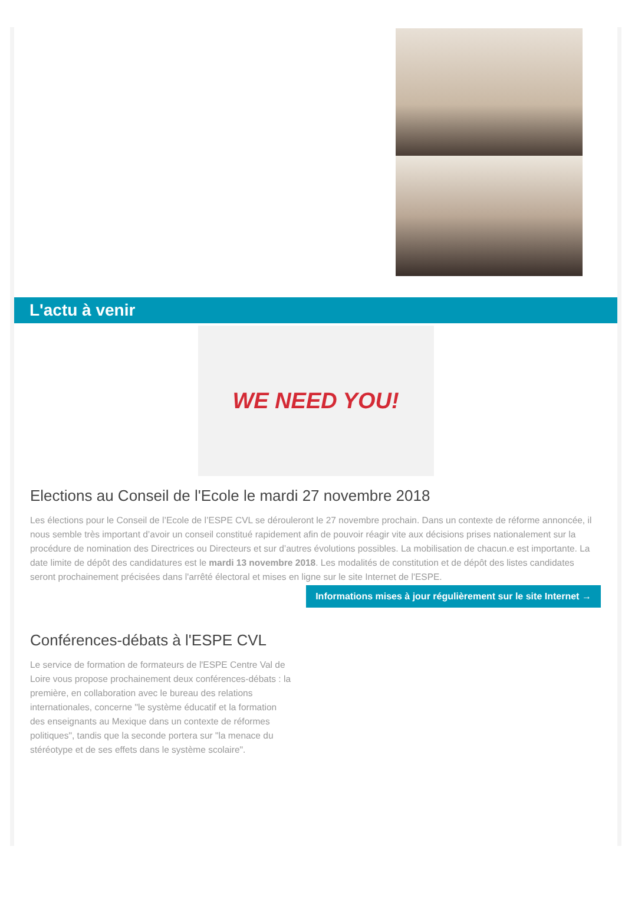L'actu à venir
WE NEED YOU!
Elections au Conseil de l'Ecole le mardi 27 novembre 2018
Les élections pour le Conseil de l’Ecole de l’ESPE CVL se dérouleront le 27 novembre prochain. Dans un contexte de réforme annoncée, il nous semble très important d’avoir un conseil constitué rapidement afin de pouvoir réagir vite aux décisions prises nationalement sur la procédure de nomination des Directrices ou Directeurs et sur d’autres évolutions possibles. La mobilisation de chacun.e est importante. La date limite de dépôt des candidatures est le mardi 13 novembre 2018. Les modalités de constitution et de dépôt des listes candidates seront prochainement précisées dans l'arrêté électoral et mises en ligne sur le site Internet de l'ESPE.
Informations mises à jour régulièrement sur le site Internet →
Conférences-débats à l'ESPE CVL
Le service de formation de formateurs de l'ESPE Centre Val de Loire vous propose prochainement deux conférences-débats : la première, en collaboration avec le bureau des relations internationales, concerne "le système éducatif et la formation des enseignants au Mexique dans un contexte de réformes politiques", tandis que la seconde portera sur "la menace du stéréotype et de ses effets dans le système scolaire".